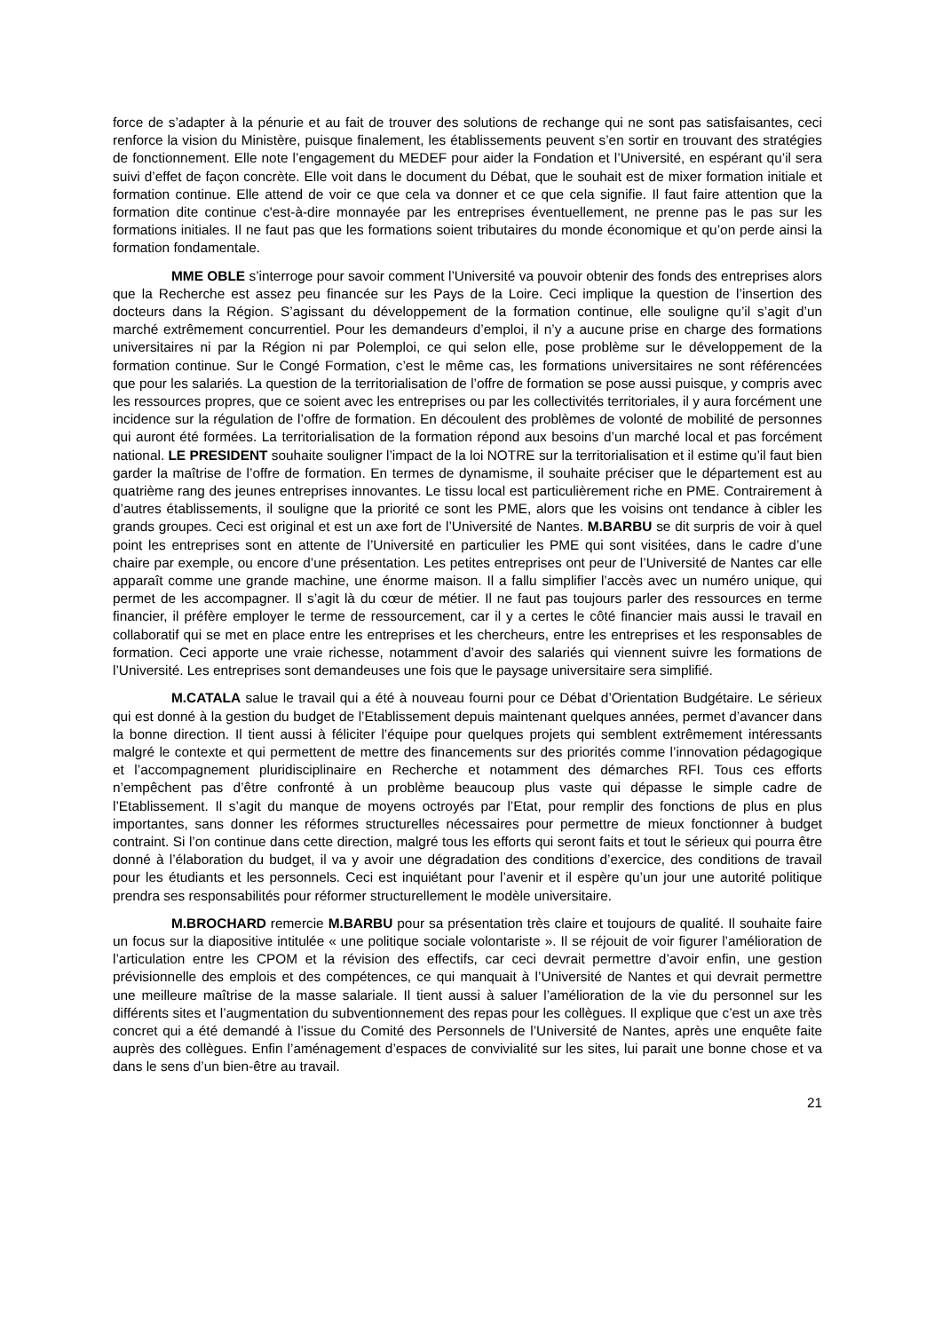force de s’adapter à la pénurie et au fait de trouver des solutions de rechange qui ne sont pas satisfaisantes, ceci renforce la vision du Ministère, puisque finalement, les établissements peuvent s’en sortir en trouvant des stratégies de fonctionnement. Elle note l’engagement du MEDEF pour aider la Fondation et l’Université, en espérant qu’il sera suivi d’effet de façon concrète. Elle voit dans le document du Débat, que le souhait est de mixer formation initiale et formation continue. Elle attend de voir ce que cela va donner et ce que cela signifie. Il faut faire attention que la formation dite continue c'est-à-dire monnayée par les entreprises éventuellement, ne prenne pas le pas sur les formations initiales. Il ne faut pas que les formations soient tributaires du monde économique et qu’on perde ainsi la formation fondamentale.
MME OBLE s’interroge pour savoir comment l’Université va pouvoir obtenir des fonds des entreprises alors que la Recherche est assez peu financée sur les Pays de la Loire. Ceci implique la question de l’insertion des docteurs dans la Région. S’agissant du développement de la formation continue, elle souligne qu’il s’agit d’un marché extrêmement concurrentiel. Pour les demandeurs d’emploi, il n’y a aucune prise en charge des formations universitaires ni par la Région ni par Polemploi, ce qui selon elle, pose problème sur le développement de la formation continue. Sur le Congé Formation, c’est le même cas, les formations universitaires ne sont référencées que pour les salariés. La question de la territorialisation de l’offre de formation se pose aussi puisque, y compris avec les ressources propres, que ce soient avec les entreprises ou par les collectivités territoriales, il y aura forcément une incidence sur la régulation de l’offre de formation. En découlent des problèmes de volonté de mobilité de personnes qui auront été formées. La territorialisation de la formation répond aux besoins d’un marché local et pas forcément national. LE PRESIDENT souhaite souligner l’impact de la loi NOTRE sur la territorialisation et il estime qu’il faut bien garder la maîtrise de l’offre de formation. En termes de dynamisme, il souhaite préciser que le département est au quatrième rang des jeunes entreprises innovantes. Le tissu local est particulièrement riche en PME. Contrairement à d’autres établissements, il souligne que la priorité ce sont les PME, alors que les voisins ont tendance à cibler les grands groupes. Ceci est original et est un axe fort de l’Université de Nantes. M.BARBU se dit surpris de voir à quel point les entreprises sont en attente de l’Université en particulier les PME qui sont visitées, dans le cadre d’une chaire par exemple, ou encore d’une présentation. Les petites entreprises ont peur de l’Université de Nantes car elle apparaît comme une grande machine, une énorme maison. Il a fallu simplifier l’accès avec un numéro unique, qui permet de les accompagner. Il s’agit là du cœur de métier. Il ne faut pas toujours parler des ressources en terme financier, il préfère employer le terme de ressourcement, car il y a certes le côté financier mais aussi le travail en collaboratif qui se met en place entre les entreprises et les chercheurs, entre les entreprises et les responsables de formation. Ceci apporte une vraie richesse, notamment d’avoir des salariés qui viennent suivre les formations de l’Université. Les entreprises sont demandeuses une fois que le paysage universitaire sera simplifié.
M.CATALA salue le travail qui a été à nouveau fourni pour ce Débat d’Orientation Budgétaire. Le sérieux qui est donné à la gestion du budget de l’Etablissement depuis maintenant quelques années, permet d’avancer dans la bonne direction. Il tient aussi à féliciter l’équipe pour quelques projets qui semblent extrêmement intéressants malgré le contexte et qui permettent de mettre des financements sur des priorités comme l’innovation pédagogique et l’accompagnement pluridisciplinaire en Recherche et notamment des démarches RFI. Tous ces efforts n’empêchent pas d’être confronté à un problème beaucoup plus vaste qui dépasse le simple cadre de l’Etablissement. Il s’agit du manque de moyens octroyés par l’Etat, pour remplir des fonctions de plus en plus importantes, sans donner les réformes structurelles nécessaires pour permettre de mieux fonctionner à budget contraint. Si l’on continue dans cette direction, malgré tous les efforts qui seront faits et tout le sérieux qui pourra être donné à l’élaboration du budget, il va y avoir une dégradation des conditions d’exercice, des conditions de travail pour les étudiants et les personnels. Ceci est inquiétant pour l’avenir et il espère qu’un jour une autorité politique prendra ses responsabilités pour réformer structurellement le modèle universitaire.
M.BROCHARD remercie M.BARBU pour sa présentation très claire et toujours de qualité. Il souhaite faire un focus sur la diapositive intitulée « une politique sociale volontariste ». Il se réjouit de voir figurer l’amélioration de l’articulation entre les CPOM et la révision des effectifs, car ceci devrait permettre d’avoir enfin, une gestion prévisionnelle des emplois et des compétences, ce qui manquait à l’Université de Nantes et qui devrait permettre une meilleure maîtrise de la masse salariale. Il tient aussi à saluer l’amélioration de la vie du personnel sur les différents sites et l’augmentation du subventionnement des repas pour les collègues. Il explique que c’est un axe très concret qui a été demandé à l’issue du Comité des Personnels de l’Université de Nantes, après une enquête faite auprès des collègues. Enfin l’aménagement d’espaces de convivialité sur les sites, lui parait une bonne chose et va dans le sens d’un bien-être au travail.
21